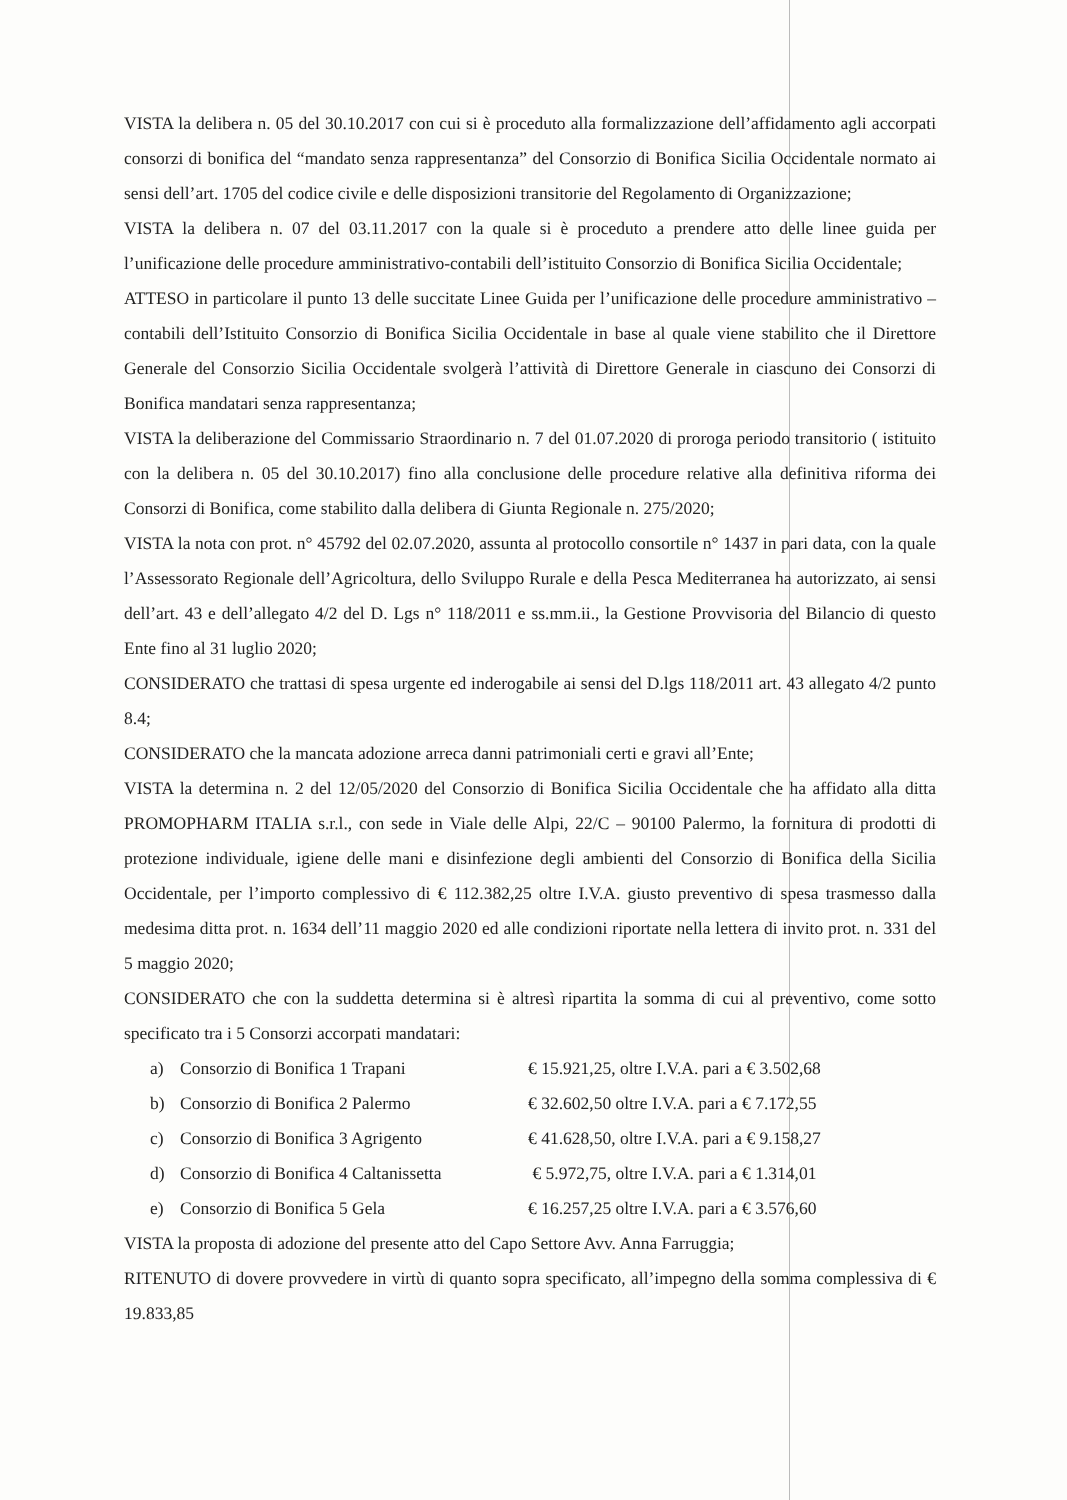VISTA la delibera n. 05 del 30.10.2017 con cui si è proceduto alla formalizzazione dell’affidamento agli accorpati consorzi di bonifica del “mandato senza rappresentanza” del Consorzio di Bonifica Sicilia Occidentale normato ai sensi dell’art. 1705 del codice civile e delle disposizioni transitorie del Regolamento di Organizzazione;
VISTA la delibera n. 07 del 03.11.2017 con la quale si è proceduto a prendere atto delle linee guida per l’unificazione delle procedure amministrativo-contabili dell’istituito Consorzio di Bonifica Sicilia Occidentale;
ATTESO in particolare il punto 13 delle succitate Linee Guida per l’unificazione delle procedure amministrativo – contabili dell’Istituito Consorzio di Bonifica Sicilia Occidentale in base al quale viene stabilito che il Direttore Generale del Consorzio Sicilia Occidentale svolgerà l’attività di Direttore Generale in ciascuno dei Consorzi di Bonifica mandatari senza rappresentanza;
VISTA la deliberazione del Commissario Straordinario n. 7 del 01.07.2020 di proroga periodo transitorio ( istituito con la delibera n. 05 del 30.10.2017) fino alla conclusione delle procedure relative alla definitiva riforma dei Consorzi di Bonifica, come stabilito dalla delibera di Giunta Regionale n. 275/2020;
VISTA la nota con prot. n° 45792 del 02.07.2020, assunta al protocollo consortile n° 1437 in pari data, con la quale l’Assessorato Regionale dell’Agricoltura, dello Sviluppo Rurale e della Pesca Mediterranea ha autorizzato, ai sensi dell’art. 43 e dell’allegato 4/2 del D. Lgs n° 118/2011 e ss.mm.ii., la Gestione Provvisoria del Bilancio di questo Ente fino al 31 luglio 2020;
CONSIDERATO che trattasi di spesa urgente ed inderogabile ai sensi del D.lgs 118/2011 art. 43 allegato 4/2 punto 8.4;
CONSIDERATO che la mancata adozione arreca danni patrimoniali certi e gravi all’Ente;
VISTA la determina n. 2 del 12/05/2020 del Consorzio di Bonifica Sicilia Occidentale che ha affidato alla ditta PROMOPHARM ITALIA s.r.l., con sede in Viale delle Alpi, 22/C – 90100 Palermo, la fornitura di prodotti di protezione individuale, igiene delle mani e disinfezione degli ambienti del Consorzio di Bonifica della Sicilia Occidentale, per l’importo complessivo di € 112.382,25 oltre I.V.A. giusto preventivo di spesa trasmesso dalla medesima ditta prot. n. 1634 dell’11 maggio 2020 ed alle condizioni riportate nella lettera di invito prot. n. 331 del 5 maggio 2020;
CONSIDERATO che con la suddetta determina si è altresì ripartita la somma di cui al preventivo, come sotto specificato tra i 5 Consorzi accorpati mandatari:
| a) | Consorzio di Bonifica 1 Trapani | € 15.921,25, oltre I.V.A. pari a € 3.502,68 |
| b) | Consorzio di Bonifica 2 Palermo | € 32.602,50 oltre I.V.A. pari a € 7.172,55 |
| c) | Consorzio di Bonifica 3 Agrigento | € 41.628,50, oltre I.V.A. pari a € 9.158,27 |
| d) | Consorzio di Bonifica 4 Caltanissetta | € 5.972,75, oltre I.V.A. pari a € 1.314,01 |
| e) | Consorzio di Bonifica 5 Gela | € 16.257,25 oltre I.V.A. pari a € 3.576,60 |
VISTA la proposta di adozione del presente atto del Capo Settore Avv. Anna Farruggia;
RITENUTO di dovere provvedere in virtù di quanto sopra specificato, all’impegno della somma complessiva di € 19.833,85